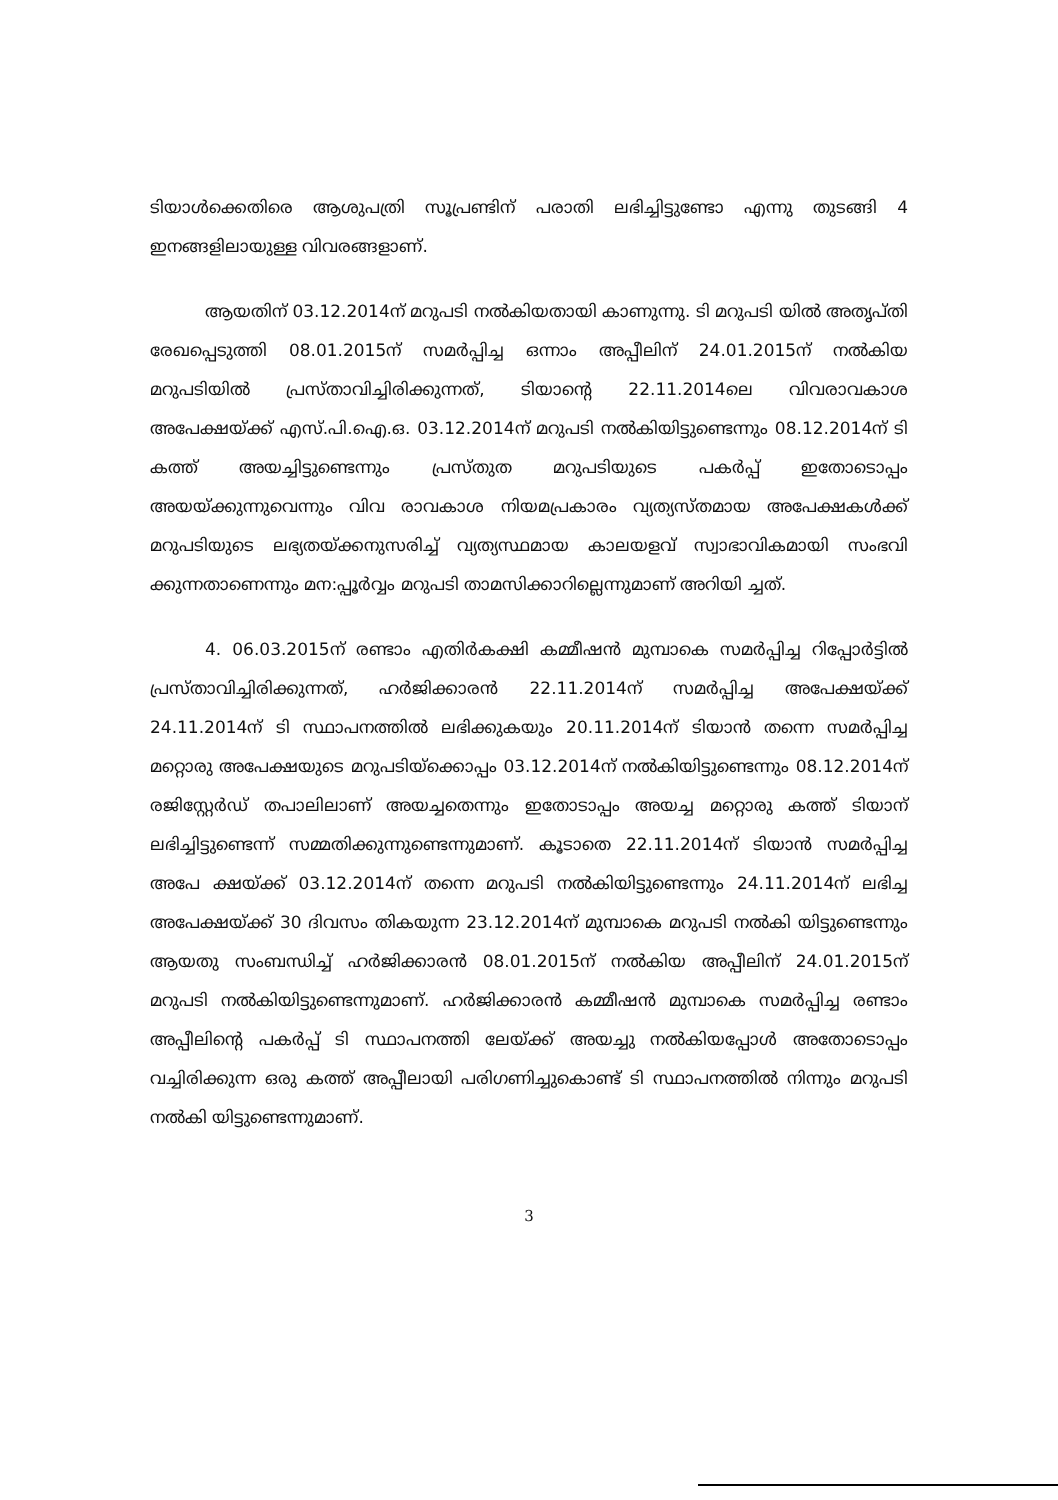ടിയാൾക്കെതിരെ ആശുപത്രി സൂപ്രണ്ടിന് പരാതി ലഭിച്ചിട്ടുണ്ടോ എന്നു തുടങ്ങി 4 ഇനങ്ങളിലായുള്ള വിവരങ്ങളാണ്.
ആയതിന് 03.12.2014ന് മറുപടി നൽകിയതായി കാണുന്നു. ടി മറുപടി യിൽ അതൃപ്തി രേഖപ്പെടുത്തി 08.01.2015ന് സമർപ്പിച്ച ഒന്നാം അപ്പീലിന് 24.01.2015ന് നൽകിയ മറുപടിയിൽ പ്രസ്താവിച്ചിരിക്കുന്നത്, ടിയാന്റെ 22.11.2014ലെ വിവരാവകാശ അപേക്ഷയ്ക്ക് എസ്.പി.ഐ.ഒ. 03.12.2014ന് മറുപടി നൽകിയിട്ടുണ്ടെന്നും 08.12.2014ന് ടി കത്ത് അയച്ചിട്ടുണ്ടെന്നും പ്രസ്തുത മറുപടിയുടെ പകർപ്പ് ഇതോടൊപ്പം അയയ്ക്കുന്നുവെന്നും വിവ രാവകാശ നിയമപ്രകാരം വ്യത്യസ്തമായ അപേക്ഷകൾക്ക് മറുപടിയുടെ ലഭ്യതയ്ക്കനുസരിച്ച് വ്യത്യസ്ഥമായ കാലയളവ് സ്വാഭാവികമായി സംഭവി ക്കുന്നതാണെന്നും മന:പ്പൂർവ്വം മറുപടി താമസിക്കാറില്ലെന്നുമാണ് അറിയി ച്ചത്.
4. 06.03.2015ന് രണ്ടാം എതിർകക്ഷി കമ്മീഷൻ മുമ്പാകെ സമർപ്പിച്ച റിപ്പോർട്ടിൽ പ്രസ്താവിച്ചിരിക്കുന്നത്, ഹർജിക്കാരൻ 22.11.2014ന് സമർപ്പിച്ച അപേക്ഷയ്ക്ക് 24.11.2014ന് ടി സ്ഥാപനത്തിൽ ലഭിക്കുകയും 20.11.2014ന് ടിയാൻ തന്നെ സമർപ്പിച്ച മറ്റൊരു അപേക്ഷയുടെ മറുപടിയ്ക്കൊപ്പം 03.12.2014ന് നൽകിയിട്ടുണ്ടെന്നും 08.12.2014ന് രജിസ്റ്റേർഡ് തപാലിലാണ് അയച്ചതെന്നും ഇതോടാപ്പം അയച്ച മറ്റൊരു കത്ത് ടിയാന് ലഭിച്ചിട്ടുണ്ടെന്ന് സമ്മതിക്കുന്നുണ്ടെന്നുമാണ്. കൂടാതെ 22.11.2014ന് ടിയാൻ സമർപ്പിച്ച അപേ ക്ഷയ്ക്ക് 03.12.2014ന് തന്നെ മറുപടി നൽകിയിട്ടുണ്ടെന്നും 24.11.2014ന് ലഭിച്ച അപേക്ഷയ്ക്ക് 30 ദിവസം തികയുന്ന 23.12.2014ന് മുമ്പാകെ മറുപടി നൽകി യിട്ടുണ്ടെന്നും ആയതു സംബന്ധിച്ച് ഹർജിക്കാരൻ 08.01.2015ന് നൽകിയ അപ്പീലിന് 24.01.2015ന് മറുപടി നൽകിയിട്ടുണ്ടെന്നുമാണ്. ഹർജിക്കാരൻ കമ്മീഷൻ മുമ്പാകെ സമർപ്പിച്ച രണ്ടാം അപ്പീലിന്റെ പകർപ്പ് ടി സ്ഥാപനത്തി ലേയ്ക്ക് അയച്ചു നൽകിയപ്പോൾ അതോടൊപ്പം വച്ചിരിക്കുന്ന ഒരു കത്ത് അപ്പീലായി പരിഗണിച്ചുകൊണ്ട് ടി സ്ഥാപനത്തിൽ നിന്നും മറുപടി നൽകി യിട്ടുണ്ടെന്നുമാണ്.
3